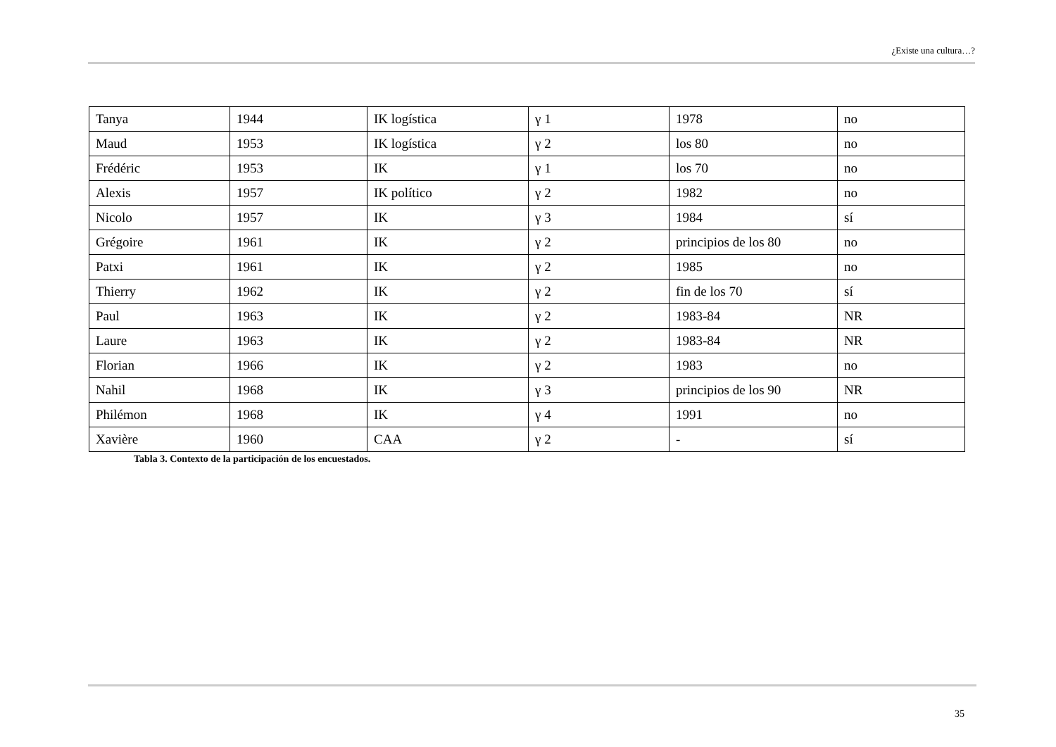¿Existe una cultura…?
| Tanya | 1944 | IK logística | γ 1 | 1978 | no |
| Maud | 1953 | IK logística | γ 2 | los 80 | no |
| Frédéric | 1953 | IK | γ 1 | los 70 | no |
| Alexis | 1957 | IK político | γ 2 | 1982 | no |
| Nicolo | 1957 | IK | γ 3 | 1984 | sí |
| Grégoire | 1961 | IK | γ 2 | principios de los 80 | no |
| Patxi | 1961 | IK | γ 2 | 1985 | no |
| Thierry | 1962 | IK | γ 2 | fin de los 70 | sí |
| Paul | 1963 | IK | γ 2 | 1983-84 | NR |
| Laure | 1963 | IK | γ 2 | 1983-84 | NR |
| Florian | 1966 | IK | γ 2 | 1983 | no |
| Nahil | 1968 | IK | γ 3 | principios de los 90 | NR |
| Philémon | 1968 | IK | γ 4 | 1991 | no |
| Xavière | 1960 | CAA | γ 2 | - | sí |
Tabla 3. Contexto de la participación de los encuestados.
35